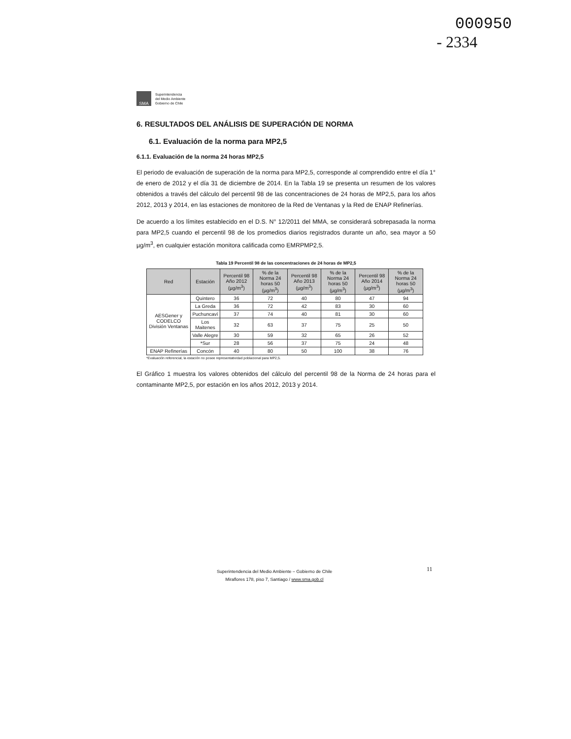000950
- 2334
SMA
Superintendencia
del Medio Ambiente
Gobierno de Chile
6. RESULTADOS DEL ANÁLISIS DE SUPERACIÓN DE NORMA
6.1. Evaluación de la norma para MP2,5
6.1.1. Evaluación de la norma 24 horas MP2,5
El periodo de evaluación de superación de la norma para MP2,5, corresponde al comprendido entre el día 1° de enero de 2012 y el día 31 de diciembre de 2014. En la Tabla 19 se presenta un resumen de los valores obtenidos a través del cálculo del percentil 98 de las concentraciones de 24 horas de MP2,5, para los años 2012, 2013 y 2014, en las estaciones de monitoreo de la Red de Ventanas y la Red de ENAP Refinerías.
De acuerdo a los límites establecido en el D.S. N° 12/2011 del MMA, se considerará sobrepasada la norma para MP2,5 cuando el percentil 98 de los promedios diarios registrados durante un año, sea mayor a 50 µg/m<sup>3</sup>, en cualquier estación monitora calificada como EMRPMP2,5.
Tabla 19 Percentil 98 de las concentraciones de 24 horas de MP2,5
| Red | Estación | Percentil 98 Año 2012 (µg/m<sup>3</sup>) | % de la Norma 24 horas 50 (µg/m<sup>3</sup>) | Percentil 98 Año 2013 (µg/m<sup>3</sup>) | % de la Norma 24 horas 50 (µg/m<sup>3</sup>) | Percentil 98 Año 2014 (µg/m<sup>3</sup>) | % de la Norma 24 horas 50 (µg/m<sup>3</sup>) |
| --- | --- | --- | --- | --- | --- | --- | --- |
| AESGener y CODELCO División Ventanas | Quintero | 36 | 72 | 40 | 80 | 47 | 94 |
| | La Greda | 36 | 72 | 42 | 83 | 30 | 60 |
| | Puchuncaví | 37 | 74 | 40 | 81 | 30 | 60 |
| | Los Maitenes | 32 | 63 | 37 | 75 | 25 | 50 |
| | Valle Alegre | 30 | 59 | 32 | 65 | 26 | 52 |
| | *Sur | 28 | 56 | 37 | 75 | 24 | 48 |
| ENAP Refinerías | Concón | 40 | 80 | 50 | 100 | 38 | 76 |
*Evaluación referencial, la estación no posee representatividad poblacional para MP2,5.
El Gráfico 1 muestra los valores obtenidos del cálculo del percentil 98 de la Norma de 24 horas para el contaminante MP2,5, por estación en los años 2012, 2013 y 2014.
11
Superintendencia del Medio Ambiente – Gobierno de Chile
Miraflores 178, piso 7, Santiago / www.sma.gob.cl